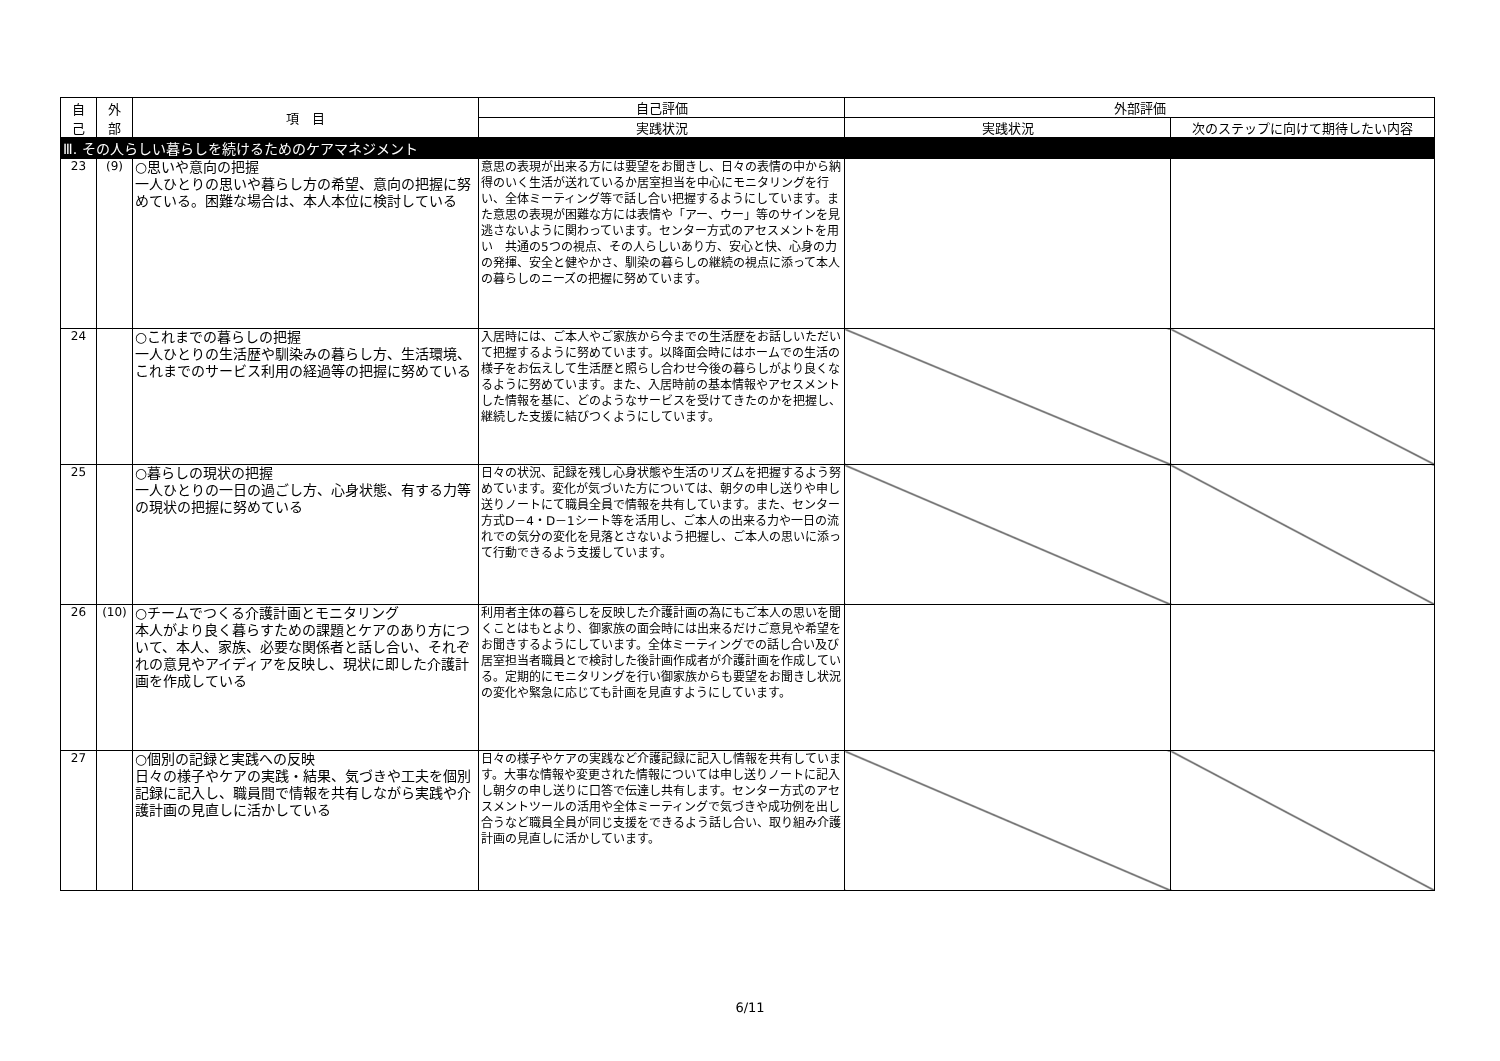| 自 己 | 外 部 | 項 目 | 自己評価 | 外部評価 | |
| --- | --- | --- | --- | --- | --- |
| | | | 実践状況 | 実践状況 | 次のステップに向けて期待したい内容 |
| Ⅲ. その人らしい暮らしを続けるためのケアマネジメント | | | | | |
| 23 | (9) | ○思いや意向の把握 一人ひとりの思いや暮らし方の希望、意向の把握に努めている。困難な場合は、本人本位に検討している | 意思の表現が出来る方には要望をお聞きし、日々の表情の中から納得のいく生活が送れているか居室担当を中心にモニタリングを行い、全体ミーティング等で話し合い把握するようにしています。また意思の表現が困難な方には表情や「アー、ウー」等のサインを見逃さないように関わっています。センター方式のアセスメントを用い 共通の5つの視点、その人らしいあり方、安心と快、心身の力の発揮、安全と健やかさ、馴染の暮らしの継続の視点に添って本人の暮らしのニーズの把握に努めています。 | | |
| 24 | | ○これまでの暮らしの把握 一人ひとりの生活歴や馴染みの暮らし方、生活環境、これまでのサービス利用の経過等の把握に努めている | 入居時には、ご本人やご家族から今までの生活歴をお話しいただいて把握するように努めています。以降面会時にはホームでの生活の様子をお伝えして生活歴と照らし合わせ今後の暮らしがより良くなるように努めています。また、入居時前の基本情報やアセスメントした情報を基に、どのようなサービスを受けてきたのかを把握し、継続した支援に結びつくようにしています。 | | |
| 25 | | ○暮らしの現状の把握 一人ひとりの一日の過ごし方、心身状態、有する力等の現状の把握に努めている | 日々の状況、記録を残し心身状態や生活のリズムを把握するよう努めています。変化が気づいた方については、朝夕の申し送りや申し送りノートにて職員全員で情報を共有しています。また、センター方式D－4・D－1シート等を活用し、ご本人の出来る力や一日の流れでの気分の変化を見落とさないよう把握し、ご本人の思いに添って行動できるよう支援しています。 | | |
| 26 | (10) | ○チームでつくる介護計画とモニタリング 本人がより良く暮らすための課題とケアのあり方について、本人、家族、必要な関係者と話し合い、それぞれの意見やアイディアを反映し、現状に即した介護計画を作成している | 利用者主体の暮らしを反映した介護計画の為にもご本人の思いを聞くことはもとより、御家族の面会時には出来るだけご意見や希望をお聞きするようにしています。全体ミーティングでの話し合い及び居室担当者職員とで検討した後計画作成者が介護計画を作成している。定期的にモニタリングを行い御家族からも要望をお聞きし状況の変化や緊急に応じても計画を見直すようにしています。 | | |
| 27 | | ○個別の記録と実践への反映 日々の様子やケアの実践・結果、気づきや工夫を個別記録に記入し、職員間で情報を共有しながら実践や介護計画の見直しに活かしている | 日々の様子やケアの実践など介護記録に記入し情報を共有しています。大事な情報や変更された情報については申し送りノートに記入し朝夕の申し送りに口答で伝達し共有します。センター方式のアセスメントツールの活用や全体ミーティングで気づきや成功例を出し合うなど職員全員が同じ支援をできるよう話し合い、取り組み介護計画の見直しに活かしています。 | | |
6/11